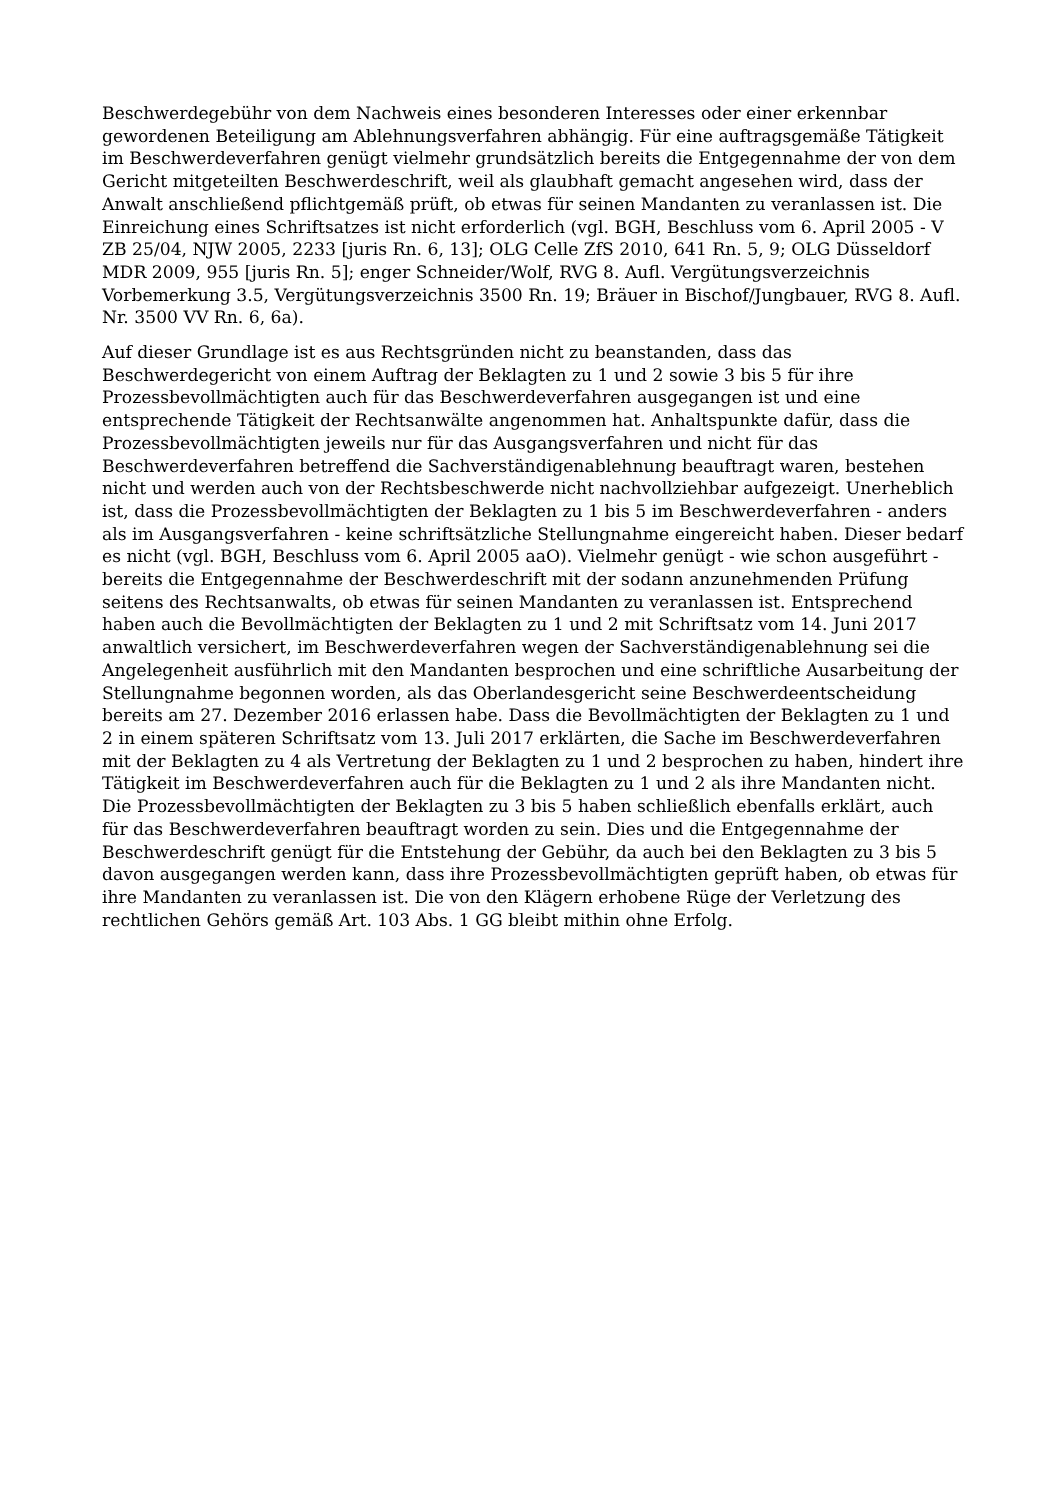Beschwerdegebühr von dem Nachweis eines besonderen Interesses oder einer erkennbar gewordenen Beteiligung am Ablehnungsverfahren abhängig. Für eine auftragsgemäße Tätigkeit im Beschwerdeverfahren genügt vielmehr grundsätzlich bereits die Entgegennahme der von dem Gericht mitgeteilten Beschwerdeschrift, weil als glaubhaft gemacht angesehen wird, dass der Anwalt anschließend pflichtgemäß prüft, ob etwas für seinen Mandanten zu veranlassen ist. Die Einreichung eines Schriftsatzes ist nicht erforderlich (vgl. BGH, Beschluss vom 6. April 2005 - V ZB 25/04, NJW 2005, 2233 [juris Rn. 6, 13]; OLG Celle ZfS 2010, 641 Rn. 5, 9; OLG Düsseldorf MDR 2009, 955 [juris Rn. 5]; enger Schneider/Wolf, RVG 8. Aufl. Vergütungsverzeichnis Vorbemerkung 3.5, Vergütungsverzeichnis 3500 Rn. 19; Bräuer in Bischof/Jungbauer, RVG 8. Aufl. Nr. 3500 VV Rn. 6, 6a).
Auf dieser Grundlage ist es aus Rechtsgründen nicht zu beanstanden, dass das Beschwerdegericht von einem Auftrag der Beklagten zu 1 und 2 sowie 3 bis 5 für ihre Prozessbevollmächtigten auch für das Beschwerdeverfahren ausgegangen ist und eine entsprechende Tätigkeit der Rechtsanwälte angenommen hat. Anhaltspunkte dafür, dass die Prozessbevollmächtigten jeweils nur für das Ausgangsverfahren und nicht für das Beschwerdeverfahren betreffend die Sachverständigenablehnung beauftragt waren, bestehen nicht und werden auch von der Rechtsbeschwerde nicht nachvollziehbar aufgezeigt. Unerheblich ist, dass die Prozessbevollmächtigten der Beklagten zu 1 bis 5 im Beschwerdeverfahren - anders als im Ausgangsverfahren - keine schriftsätzliche Stellungnahme eingereicht haben. Dieser bedarf es nicht (vgl. BGH, Beschluss vom 6. April 2005 aaO). Vielmehr genügt - wie schon ausgeführt - bereits die Entgegennahme der Beschwerdeschrift mit der sodann anzunehmenden Prüfung seitens des Rechtsanwalts, ob etwas für seinen Mandanten zu veranlassen ist. Entsprechend haben auch die Bevollmächtigten der Beklagten zu 1 und 2 mit Schriftsatz vom 14. Juni 2017 anwaltlich versichert, im Beschwerdeverfahren wegen der Sachverständigenablehnung sei die Angelegenheit ausführlich mit den Mandanten besprochen und eine schriftliche Ausarbeitung der Stellungnahme begonnen worden, als das Oberlandesgericht seine Beschwerdeentscheidung bereits am 27. Dezember 2016 erlassen habe. Dass die Bevollmächtigten der Beklagten zu 1 und 2 in einem späteren Schriftsatz vom 13. Juli 2017 erklärten, die Sache im Beschwerdeverfahren mit der Beklagten zu 4 als Vertretung der Beklagten zu 1 und 2 besprochen zu haben, hindert ihre Tätigkeit im Beschwerdeverfahren auch für die Beklagten zu 1 und 2 als ihre Mandanten nicht. Die Prozessbevollmächtigten der Beklagten zu 3 bis 5 haben schließlich ebenfalls erklärt, auch für das Beschwerdeverfahren beauftragt worden zu sein. Dies und die Entgegennahme der Beschwerdeschrift genügt für die Entstehung der Gebühr, da auch bei den Beklagten zu 3 bis 5 davon ausgegangen werden kann, dass ihre Prozessbevollmächtigten geprüft haben, ob etwas für ihre Mandanten zu veranlassen ist. Die von den Klägern erhobene Rüge der Verletzung des rechtlichen Gehörs gemäß Art. 103 Abs. 1 GG bleibt mithin ohne Erfolg.